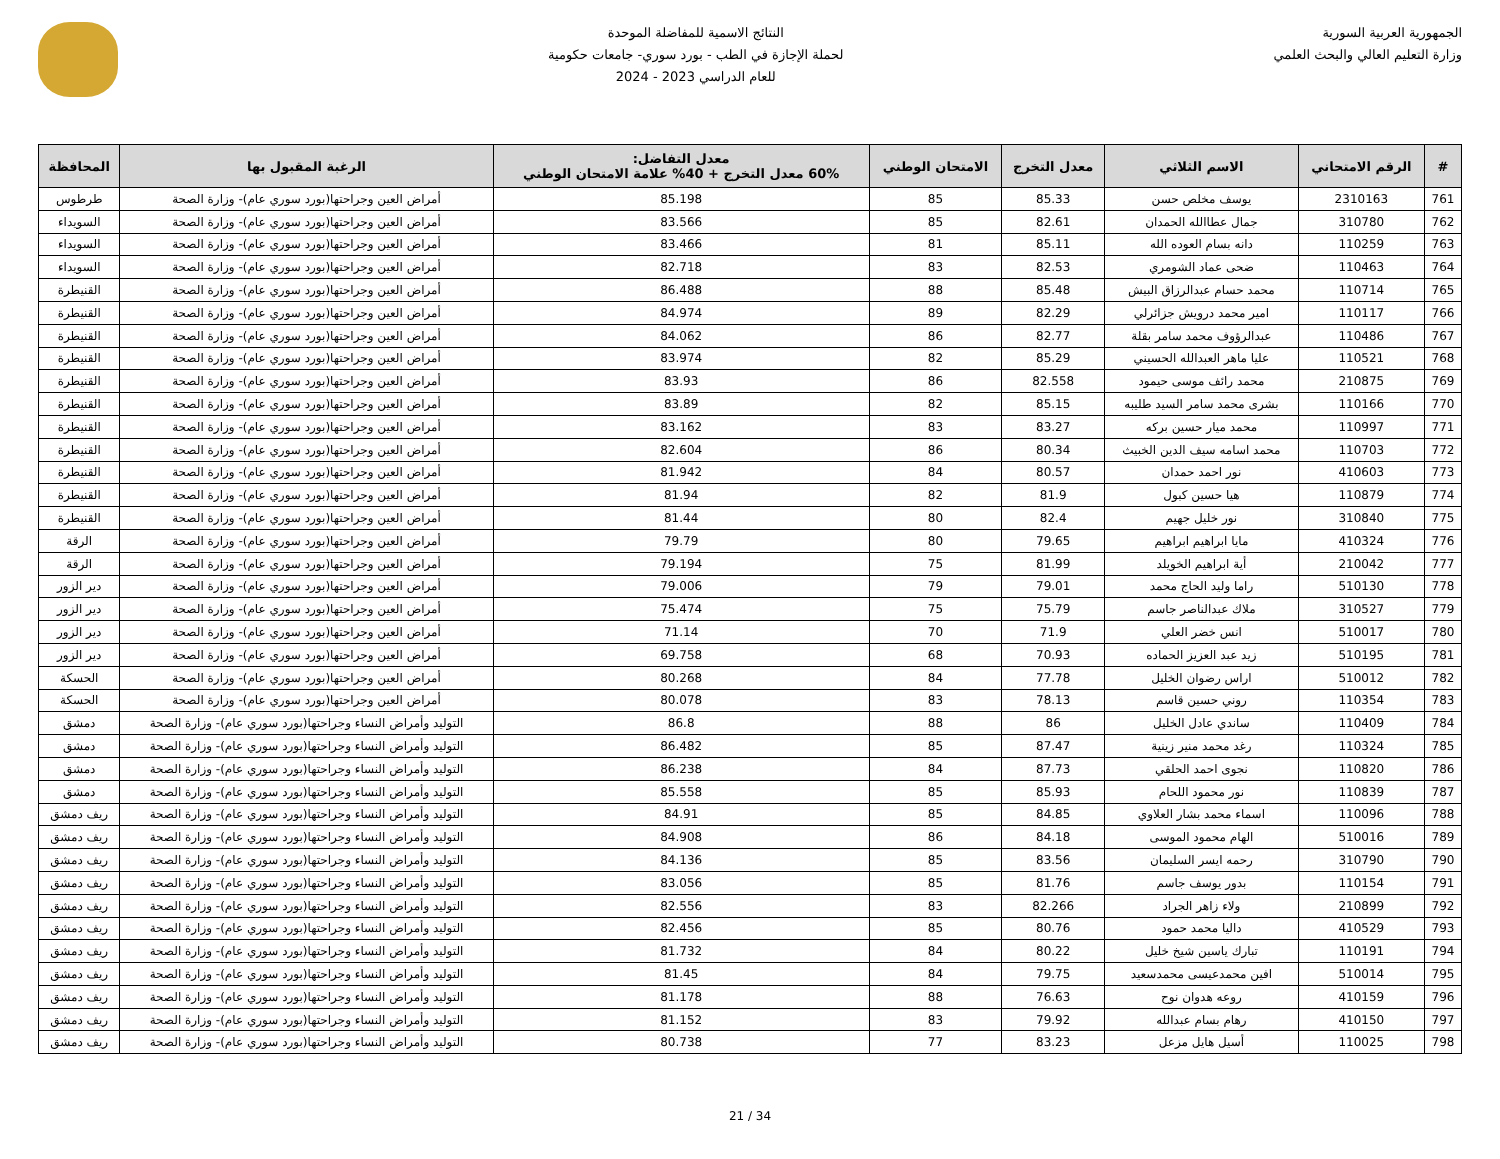الجمهورية العربية السورية
وزارة التعليم العالي والبحث العلمي
النتائج الاسمية للمفاضلة الموحدة
لحملة الإجازة في الطب - بورد سوري- جامعات حكومية
للعام الدراسي 2023 - 2024
| # | الرقم الامتحاني | الاسم الثلاثي | معدل التخرج | الامتحان الوطني | معدل التفاضل: 60% معدل التخرج + 40% علامة الامتحان الوطني | الرغبة المقبول بها | المحافظة |
| --- | --- | --- | --- | --- | --- | --- | --- |
| 761 | 2310163 | يوسف مخلص حسن | 85.33 | 85 | 85.198 | أمراض العين وجراحتها(بورد سوري عام)- وزارة الصحة | طرطوس |
| 762 | 310780 | جمال عطاالله الحمدان | 82.61 | 85 | 83.566 | أمراض العين وجراحتها(بورد سوري عام)- وزارة الصحة | السويداء |
| 763 | 110259 | دانه بسام العوده الله | 85.11 | 81 | 83.466 | أمراض العين وجراحتها(بورد سوري عام)- وزارة الصحة | السويداء |
| 764 | 110463 | ضحى عماد الشومري | 82.53 | 83 | 82.718 | أمراض العين وجراحتها(بورد سوري عام)- وزارة الصحة | السويداء |
| 765 | 110714 | محمد حسام عبدالرزاق البيش | 85.48 | 88 | 86.488 | أمراض العين وجراحتها(بورد سوري عام)- وزارة الصحة | القنيطرة |
| 766 | 110117 | امير محمد درويش جزائرلي | 82.29 | 89 | 84.974 | أمراض العين وجراحتها(بورد سوري عام)- وزارة الصحة | القنيطرة |
| 767 | 110486 | عبدالرؤوف محمد سامر بقلة | 82.77 | 86 | 84.062 | أمراض العين وجراحتها(بورد سوري عام)- وزارة الصحة | القنيطرة |
| 768 | 110521 | عليا ماهر العبدالله الحسيني | 85.29 | 82 | 83.974 | أمراض العين وجراحتها(بورد سوري عام)- وزارة الصحة | القنيطرة |
| 769 | 210875 | محمد رائف موسى حيمود | 82.558 | 86 | 83.93 | أمراض العين وجراحتها(بورد سوري عام)- وزارة الصحة | القنيطرة |
| 770 | 110166 | بشرى محمد سامر السيد طليبه | 85.15 | 82 | 83.89 | أمراض العين وجراحتها(بورد سوري عام)- وزارة الصحة | القنيطرة |
| 771 | 110997 | محمد ميار حسين بركه | 83.27 | 83 | 83.162 | أمراض العين وجراحتها(بورد سوري عام)- وزارة الصحة | القنيطرة |
| 772 | 110703 | محمد اسامه سيف الدين الخبيث | 80.34 | 86 | 82.604 | أمراض العين وجراحتها(بورد سوري عام)- وزارة الصحة | القنيطرة |
| 773 | 410603 | نور احمد حمدان | 80.57 | 84 | 81.942 | أمراض العين وجراحتها(بورد سوري عام)- وزارة الصحة | القنيطرة |
| 774 | 110879 | هيا حسين كبول | 81.9 | 82 | 81.94 | أمراض العين وجراحتها(بورد سوري عام)- وزارة الصحة | القنيطرة |
| 775 | 310840 | نور خليل جهيم | 82.4 | 80 | 81.44 | أمراض العين وجراحتها(بورد سوري عام)- وزارة الصحة | القنيطرة |
| 776 | 410324 | مايا ابراهيم ابراهيم | 79.65 | 80 | 79.79 | أمراض العين وجراحتها(بورد سوري عام)- وزارة الصحة | الرقة |
| 777 | 210042 | أية ابراهيم الخويلد | 81.99 | 75 | 79.194 | أمراض العين وجراحتها(بورد سوري عام)- وزارة الصحة | الرقة |
| 778 | 510130 | راما وليد الحاج محمد | 79.01 | 79 | 79.006 | أمراض العين وجراحتها(بورد سوري عام)- وزارة الصحة | دير الزور |
| 779 | 310527 | ملاك عبدالناصر جاسم | 75.79 | 75 | 75.474 | أمراض العين وجراحتها(بورد سوري عام)- وزارة الصحة | دير الزور |
| 780 | 510017 | انس خضر العلي | 71.9 | 70 | 71.14 | أمراض العين وجراحتها(بورد سوري عام)- وزارة الصحة | دير الزور |
| 781 | 510195 | زيد عبد العزيز الحماده | 70.93 | 68 | 69.758 | أمراض العين وجراحتها(بورد سوري عام)- وزارة الصحة | دير الزور |
| 782 | 510012 | اراس رضوان الخليل | 77.78 | 84 | 80.268 | أمراض العين وجراحتها(بورد سوري عام)- وزارة الصحة | الحسكة |
| 783 | 110354 | روني حسين قاسم | 78.13 | 83 | 80.078 | أمراض العين وجراحتها(بورد سوري عام)- وزارة الصحة | الحسكة |
| 784 | 110409 | ساندي عادل الخليل | 86 | 88 | 86.8 | التوليد وأمراض النساء وجراحتها(بورد سوري عام)- وزارة الصحة | دمشق |
| 785 | 110324 | رغد محمد منير زينية | 87.47 | 85 | 86.482 | التوليد وأمراض النساء وجراحتها(بورد سوري عام)- وزارة الصحة | دمشق |
| 786 | 110820 | نجوى احمد الحلقي | 87.73 | 84 | 86.238 | التوليد وأمراض النساء وجراحتها(بورد سوري عام)- وزارة الصحة | دمشق |
| 787 | 110839 | نور محمود اللحام | 85.93 | 85 | 85.558 | التوليد وأمراض النساء وجراحتها(بورد سوري عام)- وزارة الصحة | دمشق |
| 788 | 110096 | اسماء محمد بشار العلاوي | 84.85 | 85 | 84.91 | التوليد وأمراض النساء وجراحتها(بورد سوري عام)- وزارة الصحة | ريف دمشق |
| 789 | 510016 | الهام محمود الموسى | 84.18 | 86 | 84.908 | التوليد وأمراض النساء وجراحتها(بورد سوري عام)- وزارة الصحة | ريف دمشق |
| 790 | 310790 | رحمه ايسر السليمان | 83.56 | 85 | 84.136 | التوليد وأمراض النساء وجراحتها(بورد سوري عام)- وزارة الصحة | ريف دمشق |
| 791 | 110154 | بدور يوسف جاسم | 81.76 | 85 | 83.056 | التوليد وأمراض النساء وجراحتها(بورد سوري عام)- وزارة الصحة | ريف دمشق |
| 792 | 210899 | ولاء زاهر الجراد | 82.266 | 83 | 82.556 | التوليد وأمراض النساء وجراحتها(بورد سوري عام)- وزارة الصحة | ريف دمشق |
| 793 | 410529 | داليا محمد حمود | 80.76 | 85 | 82.456 | التوليد وأمراض النساء وجراحتها(بورد سوري عام)- وزارة الصحة | ريف دمشق |
| 794 | 110191 | تبارك ياسين شيخ خليل | 80.22 | 84 | 81.732 | التوليد وأمراض النساء وجراحتها(بورد سوري عام)- وزارة الصحة | ريف دمشق |
| 795 | 510014 | افين محمدعيسى محمدسعيد | 79.75 | 84 | 81.45 | التوليد وأمراض النساء وجراحتها(بورد سوري عام)- وزارة الصحة | ريف دمشق |
| 796 | 410159 | روعه هدوان نوح | 76.63 | 88 | 81.178 | التوليد وأمراض النساء وجراحتها(بورد سوري عام)- وزارة الصحة | ريف دمشق |
| 797 | 410150 | رهام بسام عبدالله | 79.92 | 83 | 81.152 | التوليد وأمراض النساء وجراحتها(بورد سوري عام)- وزارة الصحة | ريف دمشق |
| 798 | 110025 | أسيل هايل مزعل | 83.23 | 77 | 80.738 | التوليد وأمراض النساء وجراحتها(بورد سوري عام)- وزارة الصحة | ريف دمشق |
21 / 34